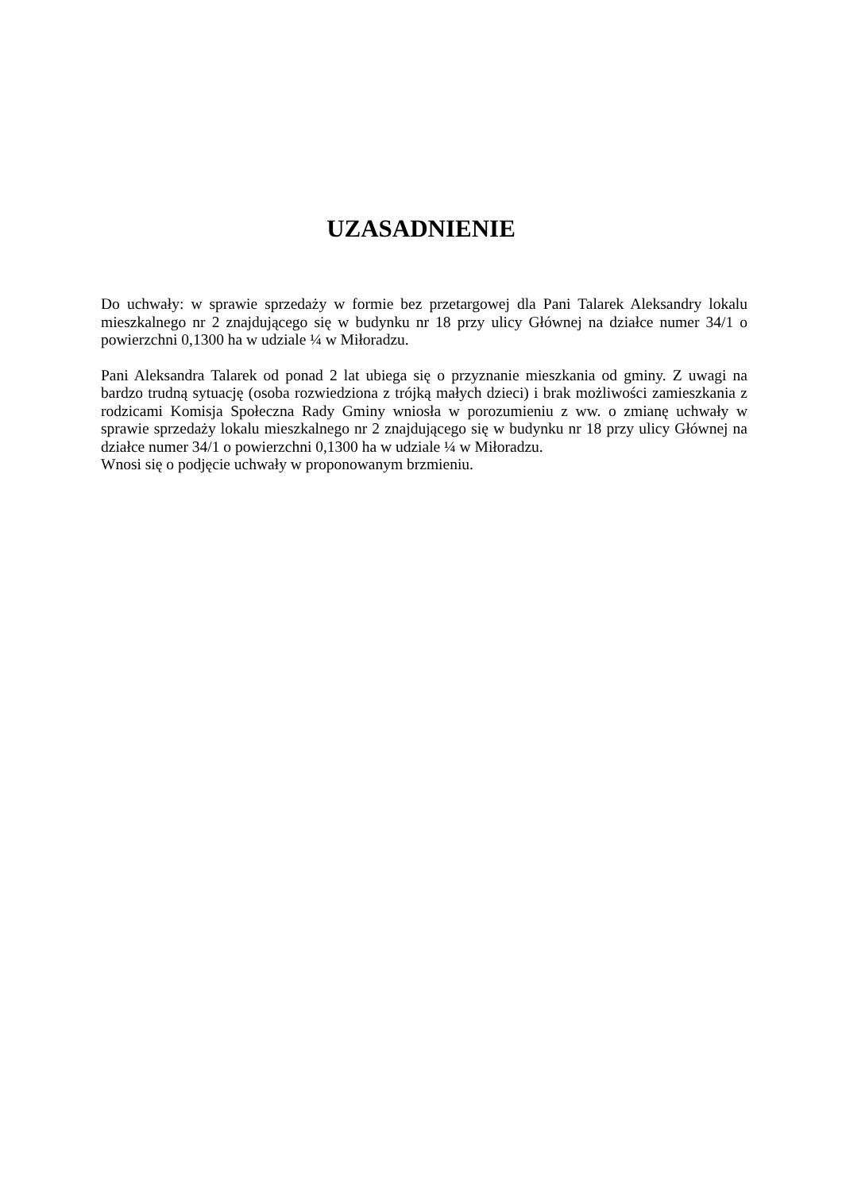UZASADNIENIE
Do uchwały: w sprawie sprzedaży w formie bez przetargowej dla Pani Talarek Aleksandry lokalu mieszkalnego nr 2 znajdującego się w budynku nr 18 przy ulicy Głównej na działce numer 34/1 o powierzchni 0,1300 ha w udziale ¼ w Miłoradzu.
Pani Aleksandra Talarek od ponad 2 lat ubiega się o przyznanie mieszkania od gminy. Z uwagi na bardzo trudną sytuację (osoba rozwiedziona z trójką małych dzieci) i brak możliwości zamieszkania z rodzicami Komisja Społeczna Rady Gminy wniosła w porozumieniu z ww. o zmianę uchwały w sprawie sprzedaży lokalu mieszkalnego nr 2 znajdującego się w budynku nr 18 przy ulicy Głównej na działce numer 34/1 o powierzchni 0,1300 ha w udziale ¼ w Miłoradzu.
Wnosi się o podjęcie uchwały w proponowanym brzmieniu.